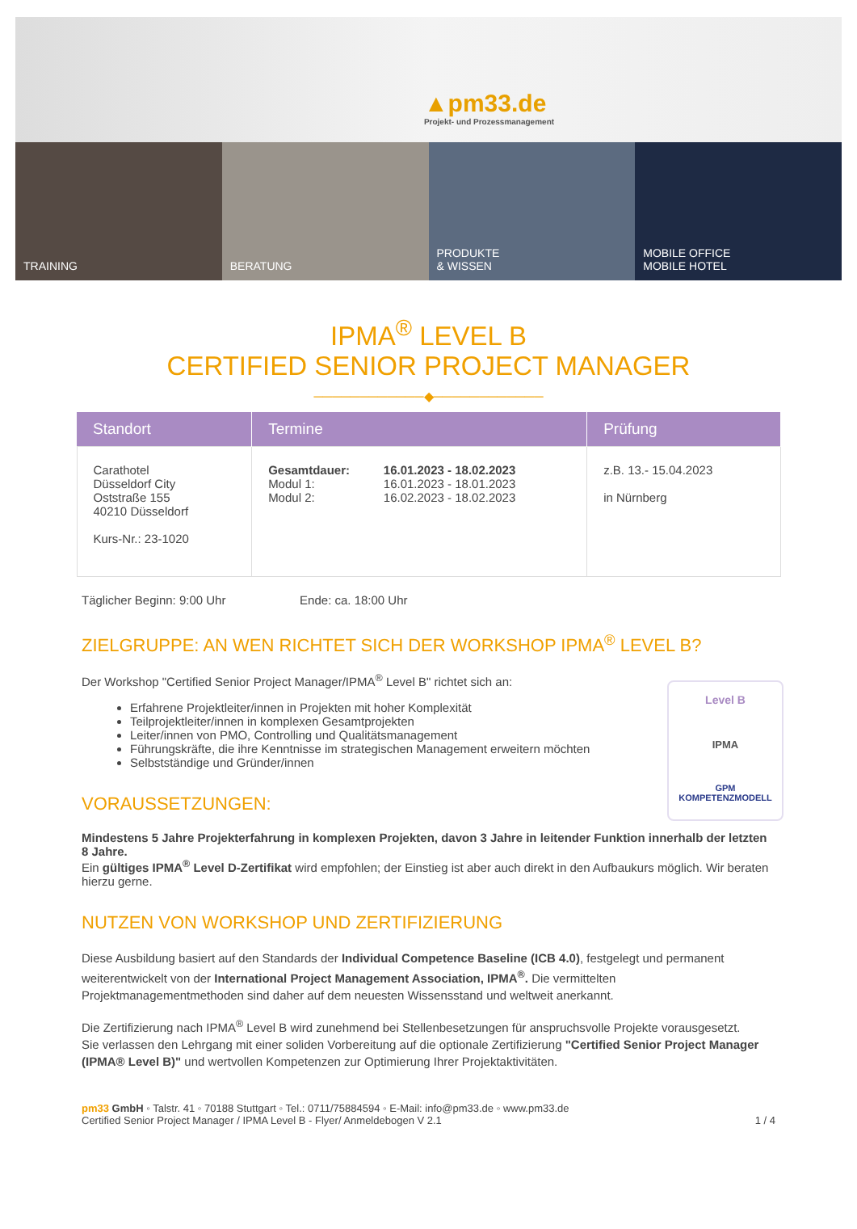▲pm33.de
Projekt- und Prozessmanagement
TRAINING BERATUNG PRODUKTE
& WISSEN
MOBILE OFFICE
MOBILE HOTEL
IPMA<sup>®</sup> LEVEL B
CERTIFIED SENIOR PROJECT MANAGER
────────────◆────────────
| Standort | Termine | Prüfung |
| --- | --- | --- |
| Carathotel Düsseldorf City Oststraße 155 40210 Düsseldorf Kurs-Nr.: 23-1020 | / Gesamtdauer: Modul 1: Modul 2: / 16.01.2023 - 18.02.2023 16.01.2023 - 18.01.2023 16.02.2023 - 18.02.2023 / | z.B. 13.- 15.04.2023 in Nürnberg |
Täglicher Beginn: 9:00 Uhr Ende: ca. 18:00 Uhr
ZIELGRUPPE: AN WEN RICHTET SICH DER WORKSHOP IPMA<sup>®</sup> LEVEL B?
Level B
IPMA
GPM
KOMPETENZMODELL
Der Workshop "Certified Senior Project Manager/IPMA<sup>®</sup> Level B" richtet sich an:
Erfahrene Projektleiter/innen in Projekten mit hoher Komplexität
Teilprojektleiter/innen in komplexen Gesamtprojekten
Leiter/innen von PMO, Controlling und Qualitätsmanagement
Führungskräfte, die ihre Kenntnisse im strategischen Management erweitern möchten
Selbstständige und Gründer/innen
VORAUSSETZUNGEN:
Mindestens 5 Jahre Projekterfahrung in komplexen Projekten, davon 3 Jahre in leitender Funktion innerhalb der letzten 8 Jahre.
Ein gültiges IPMA<sup>®</sup> Level D-Zertifikat wird empfohlen; der Einstieg ist aber auch direkt in den Aufbaukurs möglich. Wir beraten hierzu gerne.
NUTZEN VON WORKSHOP UND ZERTIFIZIERUNG
Diese Ausbildung basiert auf den Standards der Individual Competence Baseline (ICB 4.0), festgelegt und permanent weiterentwickelt von der International Project Management Association, IPMA<sup>®</sup>. Die vermittelten Projektmanagementmethoden sind daher auf dem neuesten Wissensstand und weltweit anerkannt.
Die Zertifizierung nach IPMA<sup>®</sup> Level B wird zunehmend bei Stellenbesetzungen für anspruchsvolle Projekte vorausgesetzt.
Sie verlassen den Lehrgang mit einer soliden Vorbereitung auf die optionale Zertifizierung "Certified Senior Project Manager (IPMA® Level B)" und wertvollen Kompetenzen zur Optimierung Ihrer Projektaktivitäten.
pm33 GmbH ◦ Talstr. 41 ◦ 70188 Stuttgart ◦ Tel.: 0711/75884594 ◦ E-Mail: info@pm33.de ◦ www.pm33.de
Certified Senior Project Manager / IPMA Level B - Flyer/ Anmeldebogen V 2.1 1 / 4